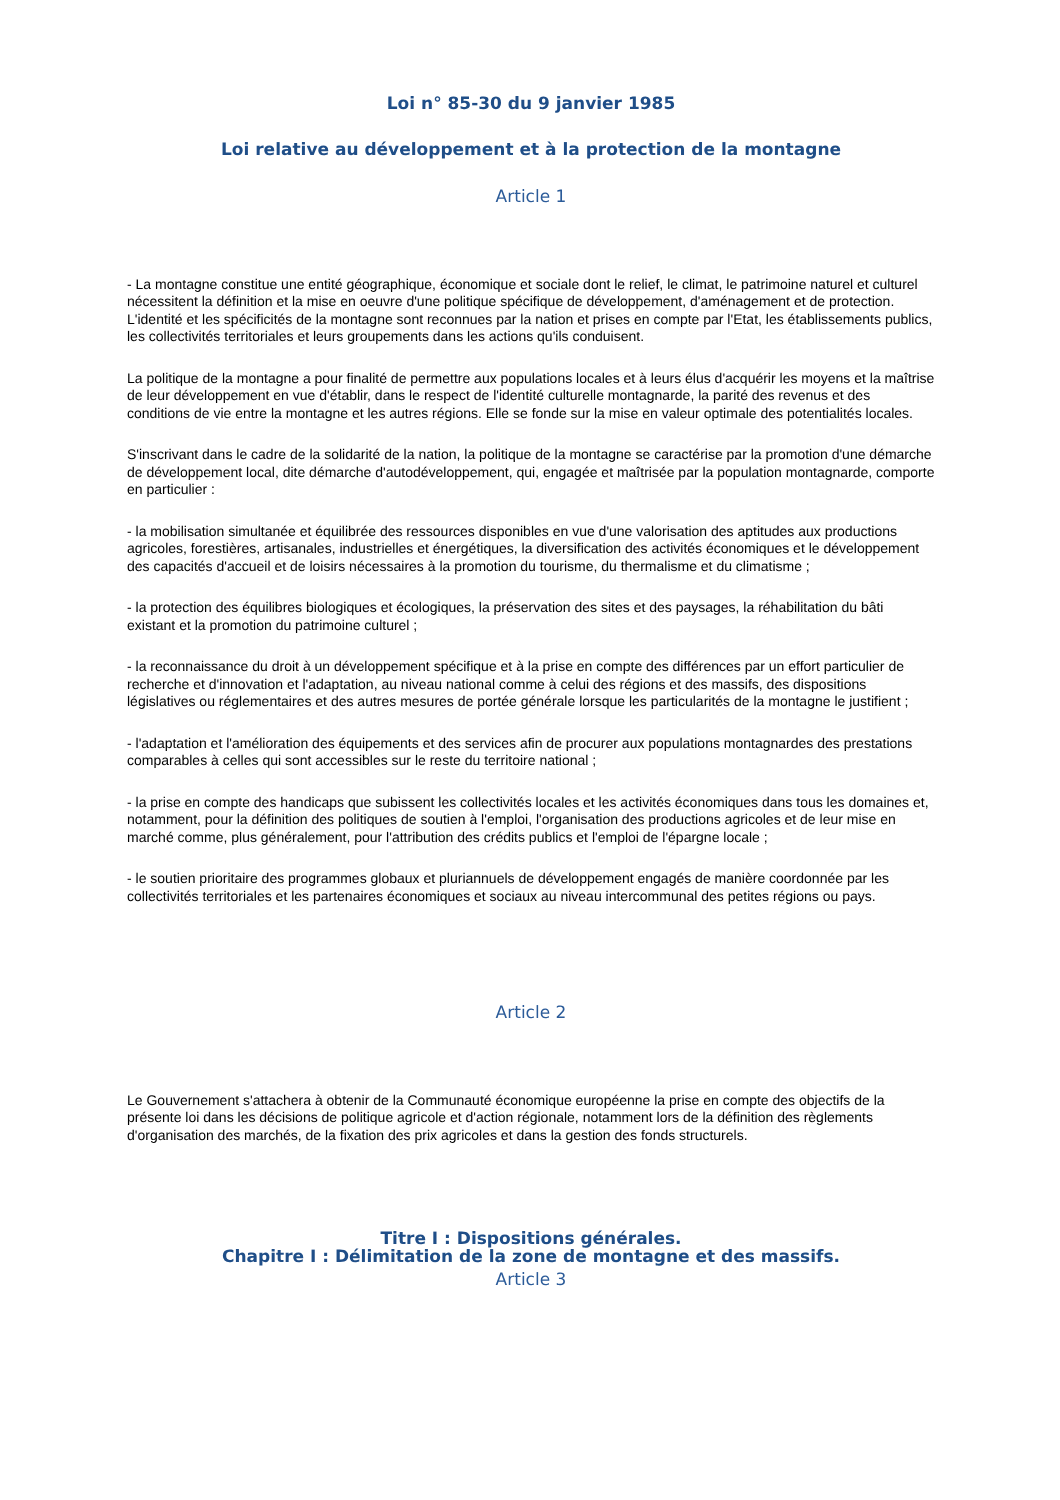Loi n° 85-30 du 9 janvier 1985
Loi relative au développement et à la protection de la montagne
Article 1
- La montagne constitue une entité géographique, économique et sociale dont le relief, le climat, le patrimoine naturel et culturel nécessitent la définition et la mise en oeuvre d'une politique spécifique de développement, d'aménagement et de protection. L'identité et les spécificités de la montagne sont reconnues par la nation et prises en compte par l'Etat, les établissements publics, les collectivités territoriales et leurs groupements dans les actions qu'ils conduisent.
La politique de la montagne a pour finalité de permettre aux populations locales et à leurs élus d'acquérir les moyens et la maîtrise de leur développement en vue d'établir, dans le respect de l'identité culturelle montagnarde, la parité des revenus et des conditions de vie entre la montagne et les autres régions. Elle se fonde sur la mise en valeur optimale des potentialités locales.
S'inscrivant dans le cadre de la solidarité de la nation, la politique de la montagne se caractérise par la promotion d'une démarche de développement local, dite démarche d'autodéveloppement, qui, engagée et maîtrisée par la population montagnarde, comporte en particulier :
- la mobilisation simultanée et équilibrée des ressources disponibles en vue d'une valorisation des aptitudes aux productions agricoles, forestières, artisanales, industrielles et énergétiques, la diversification des activités économiques et le développement des capacités d'accueil et de loisirs nécessaires à la promotion du tourisme, du thermalisme et du climatisme ;
- la protection des équilibres biologiques et écologiques, la préservation des sites et des paysages, la réhabilitation du bâti existant et la promotion du patrimoine culturel ;
- la reconnaissance du droit à un développement spécifique et à la prise en compte des différences par un effort particulier de recherche et d'innovation et l'adaptation, au niveau national comme à celui des régions et des massifs, des dispositions législatives ou réglementaires et des autres mesures de portée générale lorsque les particularités de la montagne le justifient ;
- l'adaptation et l'amélioration des équipements et des services afin de procurer aux populations montagnardes des prestations comparables à celles qui sont accessibles sur le reste du territoire national ;
- la prise en compte des handicaps que subissent les collectivités locales et les activités économiques dans tous les domaines et, notamment, pour la définition des politiques de soutien à l'emploi, l'organisation des productions agricoles et de leur mise en marché comme, plus généralement, pour l'attribution des crédits publics et l'emploi de l'épargne locale ;
- le soutien prioritaire des programmes globaux et pluriannuels de développement engagés de manière coordonnée par les collectivités territoriales et les partenaires économiques et sociaux au niveau intercommunal des petites régions ou pays.
Article 2
Le Gouvernement s'attachera à obtenir de la Communauté économique européenne la prise en compte des objectifs de la présente loi dans les décisions de politique agricole et d'action régionale, notamment lors de la définition des règlements d'organisation des marchés, de la fixation des prix agricoles et dans la gestion des fonds structurels.
Titre I : Dispositions générales.
Chapitre I : Délimitation de la zone de montagne et des massifs.
Article 3